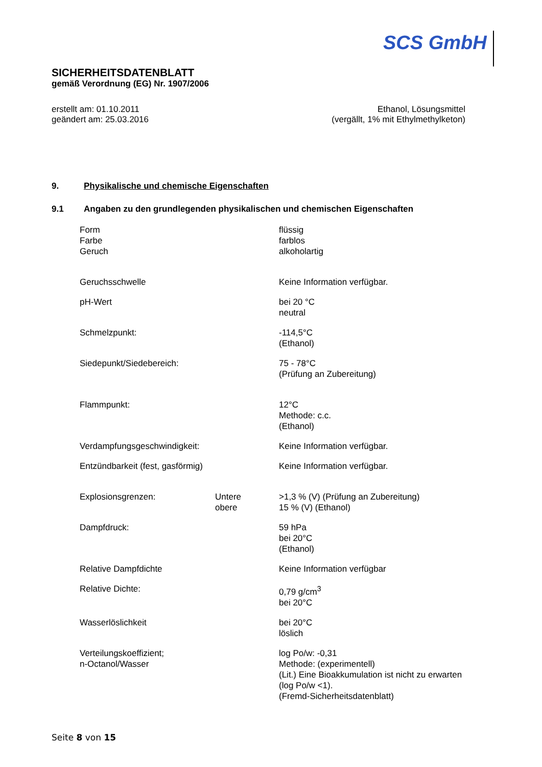SCS GmbH
SICHERHEITSDATENBLATT
gemäß Verordnung (EG) Nr. 1907/2006
erstellt am: 01.10.2011
geändert am: 25.03.2016
Ethanol, Lösungsmittel
(vergällt, 1% mit Ethylmethylketon)
9. Physikalische und chemische Eigenschaften
9.1 Angaben zu den grundlegenden physikalischen und chemischen Eigenschaften
| Form Farbe Geruch | | flüssig farblos alkoholartig |
| Geruchsschwelle | | Keine Information verfügbar. |
| pH-Wert | | bei 20 °C neutral |
| Schmelzpunkt: | | -114,5°C (Ethanol) |
| Siedepunkt/Siedebereich: | | 75 - 78°C (Prüfung an Zubereitung) |
| Flammpunkt: | | 12°C Methode: c.c. (Ethanol) |
| Verdampfungsgeschwindigkeit: | | Keine Information verfügbar. |
| Entzündbarkeit (fest, gasförmig) | | Keine Information verfügbar. |
| Explosionsgrenzen: | Untere obere | >1,3 % (V) (Prüfung an Zubereitung) 15 % (V) (Ethanol) |
| Dampfdruck: | | 59 hPa bei 20°C (Ethanol) |
| Relative Dampfdichte | | Keine Information verfügbar |
| Relative Dichte: | | 0,79 g/cm<sup>3</sup> bei 20°C |
| Wasserlöslichkeit | | bei 20°C löslich |
| Verteilungskoeffizient; n-Octanol/Wasser | | log Po/w: -0,31 Methode: (experimentell) (Lit.) Eine Bioakkumulation ist nicht zu erwarten (log Po/w <1). (Fremd-Sicherheitsdatenblatt) |
Seite 8 von 15